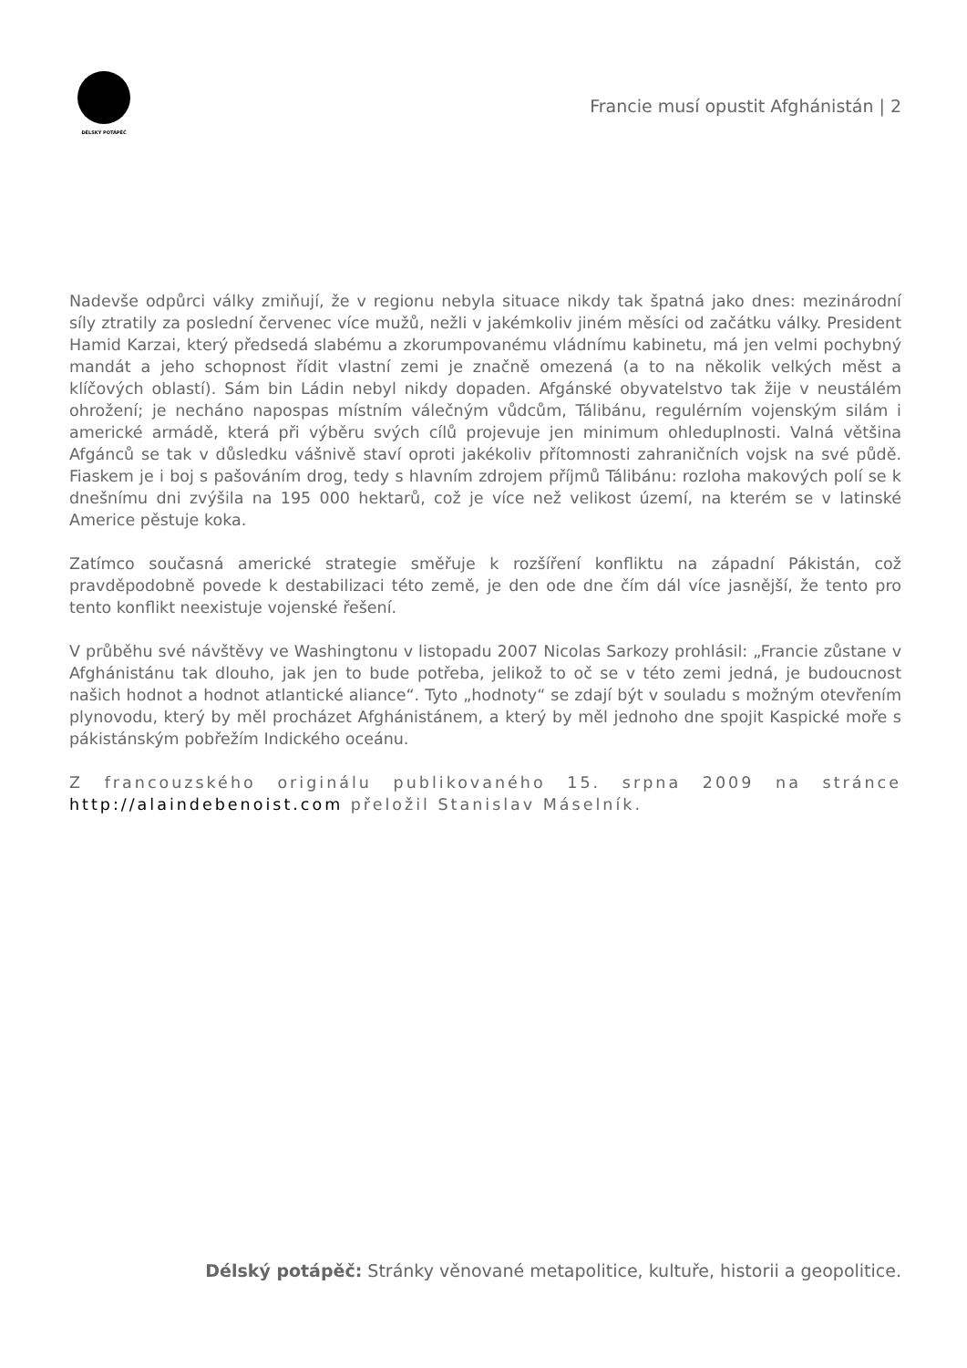DÉLSKÝ POTÁPĚČ
Francie musí opustit Afghánistán | 2
Nadevše odpůrci války zmiňují, že v regionu nebyla situace nikdy tak špatná jako dnes: mezinárodní síly ztratily za poslední červenec více mužů, nežli v jakémkoliv jiném měsíci od začátku války. President Hamid Karzai, který předsedá slabému a zkorumpovanému vládnímu kabinetu, má jen velmi pochybný mandát a jeho schopnost řídit vlastní zemi je značně omezená (a to na několik velkých měst a klíčových oblastí). Sám bin Ládin nebyl nikdy dopaden. Afgánské obyvatelstvo tak žije v neustálém ohrožení; je necháno napospas místním válečným vůdcům, Tálibánu, regulérním vojenským silám i americké armádě, která při výběru svých cílů projevuje jen minimum ohleduplnosti. Valná většina Afgánců se tak v důsledku vášnivě staví oproti jakékoliv přítomnosti zahraničních vojsk na své půdě. Fiaskem je i boj s pašováním drog, tedy s hlavním zdrojem příjmů Tálibánu: rozloha makových polí se k dnešnímu dni zvýšila na 195 000 hektarů, což je více než velikost území, na kterém se v latinské Americe pěstuje koka.
Zatímco současná americké strategie směřuje k rozšíření konfliktu na západní Pákistán, což pravděpodobně povede k destabilizaci této země, je den ode dne čím dál více jasnější, že tento pro tento konflikt neexistuje vojenské řešení.
V průběhu své návštěvy ve Washingtonu v listopadu 2007 Nicolas Sarkozy prohlásil: „Francie zůstane v Afghánistánu tak dlouho, jak jen to bude potřeba, jelikož to oč se v této zemi jedná, je budoucnost našich hodnot a hodnot atlantické aliance“. Tyto „hodnoty“ se zdají být v souladu s možným otevřením plynovodu, který by měl procházet Afghánistánem, a který by měl jednoho dne spojit Kaspické moře s pákistánským pobřežím Indického oceánu.
Z francouzského originálu publikovaného 15. srpna 2009 na stránce http://alaindebenoist.com přeložil Stanislav Máselník.
Délský potápěč: Stránky věnované metapolitice, kultuře, historii a geopolitice.